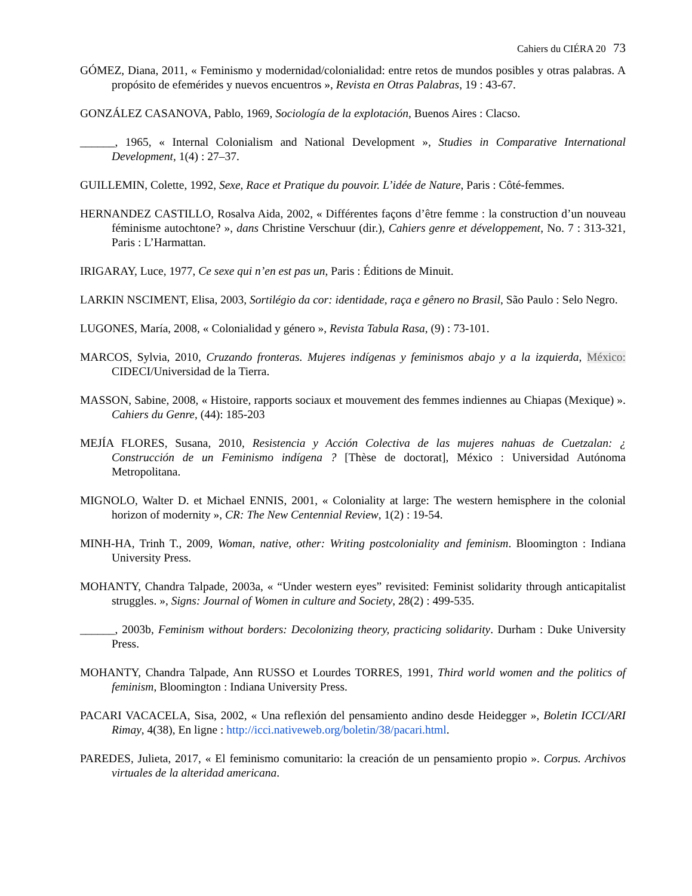Cahiers du CIÉRA 20 73
GÓMEZ, Diana, 2011, « Feminismo y modernidad/colonialidad: entre retos de mundos posibles y otras palabras. A propósito de efemérides y nuevos encuentros », Revista en Otras Palabras, 19 : 43-67.
GONZÁLEZ CASANOVA, Pablo, 1969, Sociología de la explotación, Buenos Aires : Clacso.
______, 1965, « Internal Colonialism and National Development », Studies in Comparative International Development, 1(4) : 27–37.
GUILLEMIN, Colette, 1992, Sexe, Race et Pratique du pouvoir. L’idée de Nature, Paris : Côté-femmes.
HERNANDEZ CASTILLO, Rosalva Aida, 2002, « Différentes façons d’être femme : la construction d’un nouveau féminisme autochtone? », dans Christine Verschuur (dir.), Cahiers genre et développement, No. 7 : 313-321, Paris : L’Harmattan.
IRIGARAY, Luce, 1977, Ce sexe qui n’en est pas un, Paris : Éditions de Minuit.
LARKIN NSCIMENT, Elisa, 2003, Sortilégio da cor: identidade, raça e gênero no Brasil, São Paulo : Selo Negro.
LUGONES, María, 2008, « Colonialidad y género », Revista Tabula Rasa, (9) : 73-101.
MARCOS, Sylvia, 2010, Cruzando fronteras. Mujeres indígenas y feminismos abajo y a la izquierda, México: CIDECI/Universidad de la Tierra.
MASSON, Sabine, 2008, « Histoire, rapports sociaux et mouvement des femmes indiennes au Chiapas (Mexique) ». Cahiers du Genre, (44): 185-203
MEJÍA FLORES, Susana, 2010, Resistencia y Acción Colectiva de las mujeres nahuas de Cuetzalan: ¿ Construcción de un Feminismo indígena ? [Thèse de doctorat], México : Universidad Autónoma Metropolitana.
MIGNOLO, Walter D. et Michael ENNIS, 2001, « Coloniality at large: The western hemisphere in the colonial horizon of modernity », CR: The New Centennial Review, 1(2) : 19-54.
MINH-HA, Trinh T., 2009, Woman, native, other: Writing postcoloniality and feminism. Bloomington : Indiana University Press.
MOHANTY, Chandra Talpade, 2003a, « “Under western eyes” revisited: Feminist solidarity through anticapitalist struggles. », Signs: Journal of Women in culture and Society, 28(2) : 499-535.
______, 2003b, Feminism without borders: Decolonizing theory, practicing solidarity. Durham : Duke University Press.
MOHANTY, Chandra Talpade, Ann RUSSO et Lourdes TORRES, 1991, Third world women and the politics of feminism, Bloomington : Indiana University Press.
PACARI VACACELA, Sisa, 2002, « Una reflexión del pensamiento andino desde Heidegger », Boletin ICCI/ARI Rimay, 4(38), En ligne : http://icci.nativeweb.org/boletin/38/pacari.html.
PAREDES, Julieta, 2017, « El feminismo comunitario: la creación de un pensamiento propio ». Corpus. Archivos virtuales de la alteridad americana.